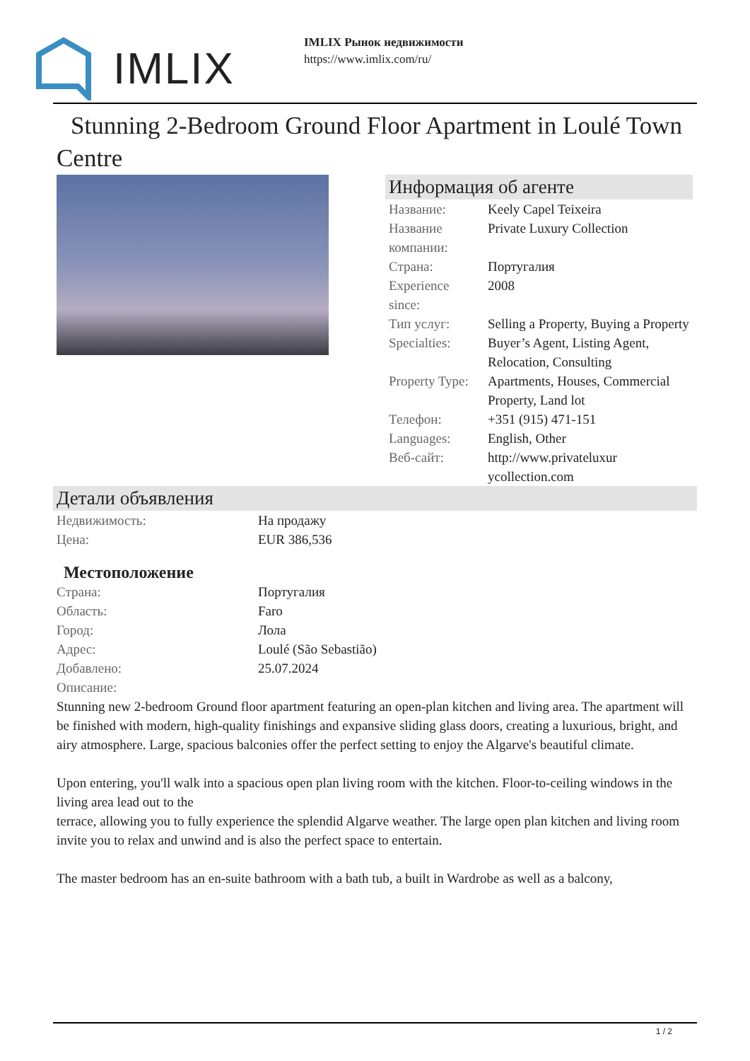IMLIX
IMLIX Рынок недвижимости
https://www.imlix.com/ru/
Stunning 2-Bedroom Ground Floor Apartment in Loulé Town Centre
Информация об агенте
| Название: | Keely Capel Teixeira |
| Название компании: | Private Luxury Collection |
| Страна: | Португалия |
| Experience since: | 2008 |
| Тип услуг: | Selling a Property, Buying a Property |
| Specialties: | Buyer’s Agent, Listing Agent, Relocation, Consulting |
| Property Type: | Apartments, Houses, Commercial Property, Land lot |
| Телефон: | +351 (915) 471-151 |
| Languages: | English, Other |
| Веб-сайт: | http://www.privateluxur ycollection.com |
Детали объявления
| Недвижимость: | На продажу |
| Цена: | EUR 386,536 |
Местоположение
| Страна: | Португалия |
| Область: | Faro |
| Город: | Лола |
| Адрес: | Loulé (São Sebastião) |
| Добавлено: | 25.07.2024 |
| Описание: | |
Stunning new 2-bedroom Ground floor apartment featuring an open-plan kitchen and living area. The apartment will be finished with modern, high-quality finishings and expansive sliding glass doors, creating a luxurious, bright, and airy atmosphere. Large, spacious balconies offer the perfect setting to enjoy the Algarve's beautiful climate.
Upon entering, you'll walk into a spacious open plan living room with the kitchen. Floor-to-ceiling windows in the living area lead out to the
terrace, allowing you to fully experience the splendid Algarve weather. The large open plan kitchen and living room invite you to relax and unwind and is also the perfect space to entertain.
The master bedroom has an en-suite bathroom with a bath tub, a built in Wardrobe as well as a balcony,
1 / 2